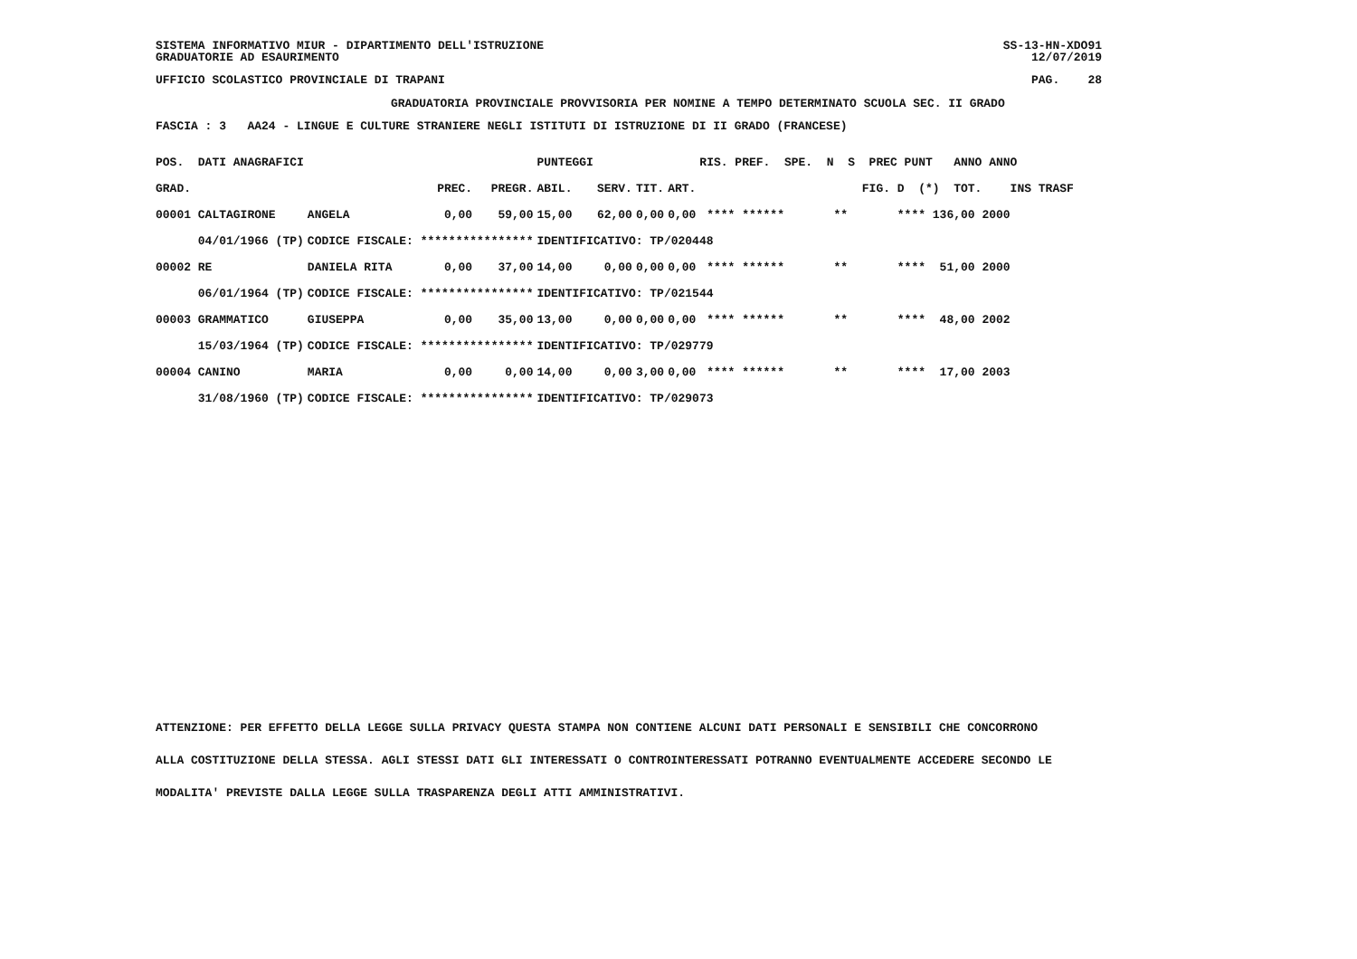SISTEMA INFORMATIVO MIUR - DIPARTIMENTO DELL'ISTRUZIONE
SS-13-HN-XDO91
GRADUATORIE AD ESAURIMENTO
12/07/2019
UFFICIO SCOLASTICO PROVINCIALE DI TRAPANI
PAG. 28
GRADUATORIA PROVINCIALE PROVVISORIA PER NOMINE A TEMPO DETERMINATO SCUOLA SEC. II GRADO
FASCIA : 3 AA24 - LINGUE E CULTURE STRANIERE NEGLI ISTITUTI DI ISTRUZIONE DI II GRADO (FRANCESE)
| POS. DATI ANAGRAFICI | | | | PUNTEGGI | | | | RIS. PREF. SPE. N S PREC PUNT ANNO ANNO |
| --- | --- | --- | --- | --- | --- | --- | --- | --- |
| GRAD. | | PREC. | PREGR. | ABIL. | SERV. | TIT. | ART. | FIG. D (*) TOT. INS TRASF |
| 00001 CALTAGIRONE | ANGELA | 0,00 | 59,00 | 15,00 | 62,00 | 0,00 | 0,00 | **** ****** ** **** 136,00 2000 |
| 04/01/1966 (TP) | CODICE FISCALE: **************** | | | IDENTIFICATIVO: TP/020448 | | | | |
| 00002 RE | DANIELA RITA | 0,00 | 37,00 | 14,00 | 0,00 | 0,00 | 0,00 | **** ****** ** **** 51,00 2000 |
| 06/01/1964 (TP) | CODICE FISCALE: **************** | | | IDENTIFICATIVO: TP/021544 | | | | |
| 00003 GRAMMATICO | GIUSEPPA | 0,00 | 35,00 | 13,00 | 0,00 | 0,00 | 0,00 | **** ****** ** **** 48,00 2002 |
| 15/03/1964 (TP) | CODICE FISCALE: **************** | | | IDENTIFICATIVO: TP/029779 | | | | |
| 00004 CANINO | MARIA | 0,00 | 0,00 | 14,00 | 0,00 | 3,00 | 0,00 | **** ****** ** **** 17,00 2003 |
| 31/08/1960 (TP) | CODICE FISCALE: **************** | | | IDENTIFICATIVO: TP/029073 | | | | |
ATTENZIONE: PER EFFETTO DELLA LEGGE SULLA PRIVACY QUESTA STAMPA NON CONTIENE ALCUNI DATI PERSONALI E SENSIBILI CHE CONCORRONO
ALLA COSTITUZIONE DELLA STESSA. AGLI STESSI DATI GLI INTERESSATI O CONTROINTERESSATI POTRANNO EVENTUALMENTE ACCEDERE SECONDO LE
MODALITA' PREVISTE DALLA LEGGE SULLA TRASPARENZA DEGLI ATTI AMMINISTRATIVI.